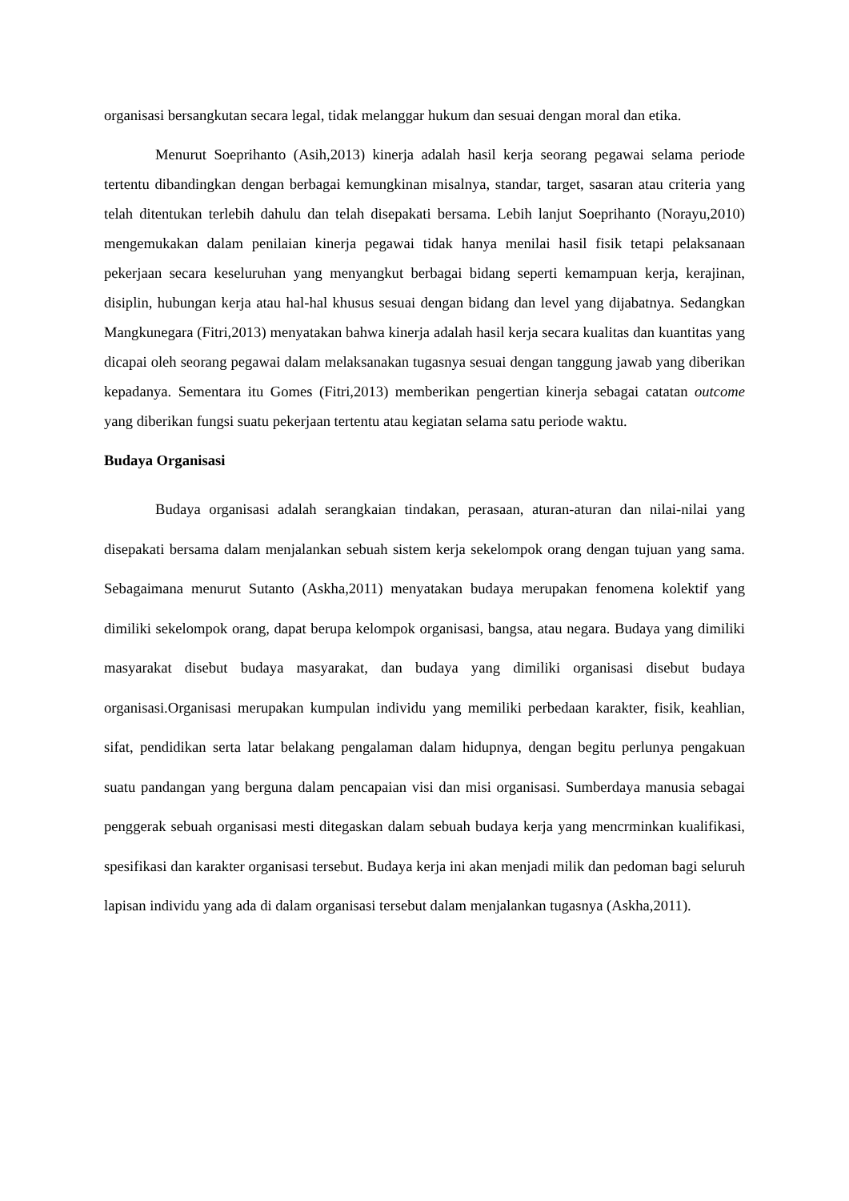organisasi bersangkutan secara legal, tidak melanggar hukum dan sesuai dengan moral dan etika.
Menurut Soeprihanto (Asih,2013) kinerja adalah hasil kerja seorang pegawai selama periode tertentu dibandingkan dengan berbagai kemungkinan misalnya, standar, target, sasaran atau criteria yang telah ditentukan terlebih dahulu dan telah disepakati bersama. Lebih lanjut Soeprihanto (Norayu,2010) mengemukakan dalam penilaian kinerja pegawai tidak hanya menilai hasil fisik tetapi pelaksanaan pekerjaan secara keseluruhan yang menyangkut berbagai bidang seperti kemampuan kerja, kerajinan, disiplin, hubungan kerja atau hal-hal khusus sesuai dengan bidang dan level yang dijabatnya. Sedangkan Mangkunegara (Fitri,2013) menyatakan bahwa kinerja adalah hasil kerja secara kualitas dan kuantitas yang dicapai oleh seorang pegawai dalam melaksanakan tugasnya sesuai dengan tanggung jawab yang diberikan kepadanya. Sementara itu Gomes (Fitri,2013) memberikan pengertian kinerja sebagai catatan outcome yang diberikan fungsi suatu pekerjaan tertentu atau kegiatan selama satu periode waktu.
Budaya Organisasi
Budaya organisasi adalah serangkaian tindakan, perasaan, aturan-aturan dan nilai-nilai yang disepakati bersama dalam menjalankan sebuah sistem kerja sekelompok orang dengan tujuan yang sama. Sebagaimana menurut Sutanto (Askha,2011) menyatakan budaya merupakan fenomena kolektif yang dimiliki sekelompok orang, dapat berupa kelompok organisasi, bangsa, atau negara. Budaya yang dimiliki masyarakat disebut budaya masyarakat, dan budaya yang dimiliki organisasi disebut budaya organisasi.Organisasi merupakan kumpulan individu yang memiliki perbedaan karakter, fisik, keahlian, sifat, pendidikan serta latar belakang pengalaman dalam hidupnya, dengan begitu perlunya pengakuan suatu pandangan yang berguna dalam pencapaian visi dan misi organisasi. Sumberdaya manusia sebagai penggerak sebuah organisasi mesti ditegaskan dalam sebuah budaya kerja yang mencrminkan kualifikasi, spesifikasi dan karakter organisasi tersebut. Budaya kerja ini akan menjadi milik dan pedoman bagi seluruh lapisan individu yang ada di dalam organisasi tersebut dalam menjalankan tugasnya (Askha,2011).